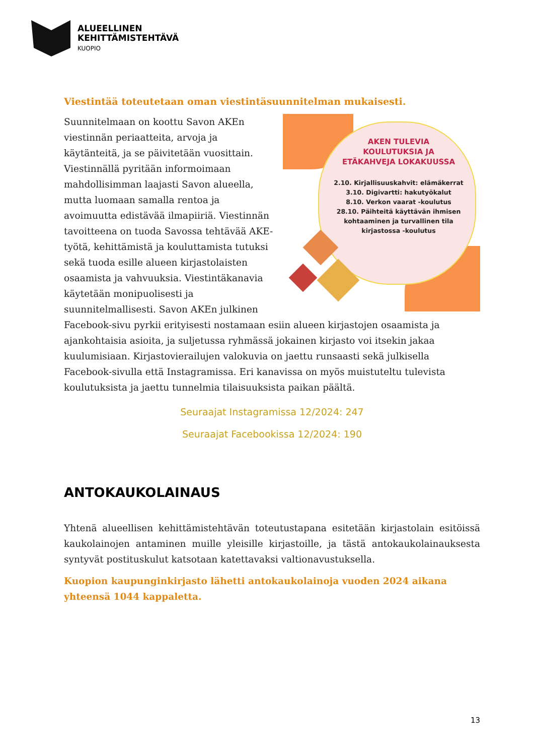ALUEELLINEN
KEHITTÄMISTEHTÄVÄ
KUOPIO
Viestintää toteutetaan oman viestintäsuunnitelman mukaisesti.
AKEN TULEVIA
KOULUTUKSIA JA
ETÄKAHVEJA LOKAKUUSSA
2.10. Kirjallisuuskahvit: elämäkerrat
3.10. Digivartti: hakutyökalut
8.10. Verkon vaarat -koulutus
28.10. Päihteitä käyttävän ihmisen kohtaaminen ja turvallinen tila kirjastossa -koulutus
Suunnitelmaan on koottu Savon AKEn viestinnän periaatteita, arvoja ja käytänteitä, ja se päivitetään vuosittain. Viestinnällä pyritään informoimaan mahdollisimman laajasti Savon alueella, mutta luomaan samalla rentoa ja avoimuutta edistävää ilmapiiriä. Viestinnän tavoitteena on tuoda Savossa tehtävää AKE-työtä, kehittämistä ja kouluttamista tutuksi sekä tuoda esille alueen kirjastolaisten osaamista ja vahvuuksia. Viestintäkanavia käytetään monipuolisesti ja suunnitelmallisesti. Savon AKEn julkinen Facebook-sivu pyrkii erityisesti nostamaan esiin alueen kirjastojen osaamista ja ajankohtaisia asioita, ja suljetussa ryhmässä jokainen kirjasto voi itsekin jakaa kuulumisiaan. Kirjastovierailujen valokuvia on jaettu runsaasti sekä julkisella Facebook-sivulla että Instagramissa. Eri kanavissa on myös muistuteltu tulevista koulutuksista ja jaettu tunnelmia tilaisuuksista paikan päältä.
Seuraajat Instagramissa 12/2024: 247
Seuraajat Facebookissa 12/2024: 190
ANTOKAUKOLAINAUS
Yhtenä alueellisen kehittämistehtävän toteutustapana esitetään kirjastolain esitöissä kaukolainojen antaminen muille yleisille kirjastoille, ja tästä antokaukolainauksesta syntyvät postituskulut katsotaan katettavaksi valtionavustuksella.
Kuopion kaupunginkirjasto lähetti antokaukolainoja vuoden 2024 aikana yhteensä 1044 kappaletta.
13